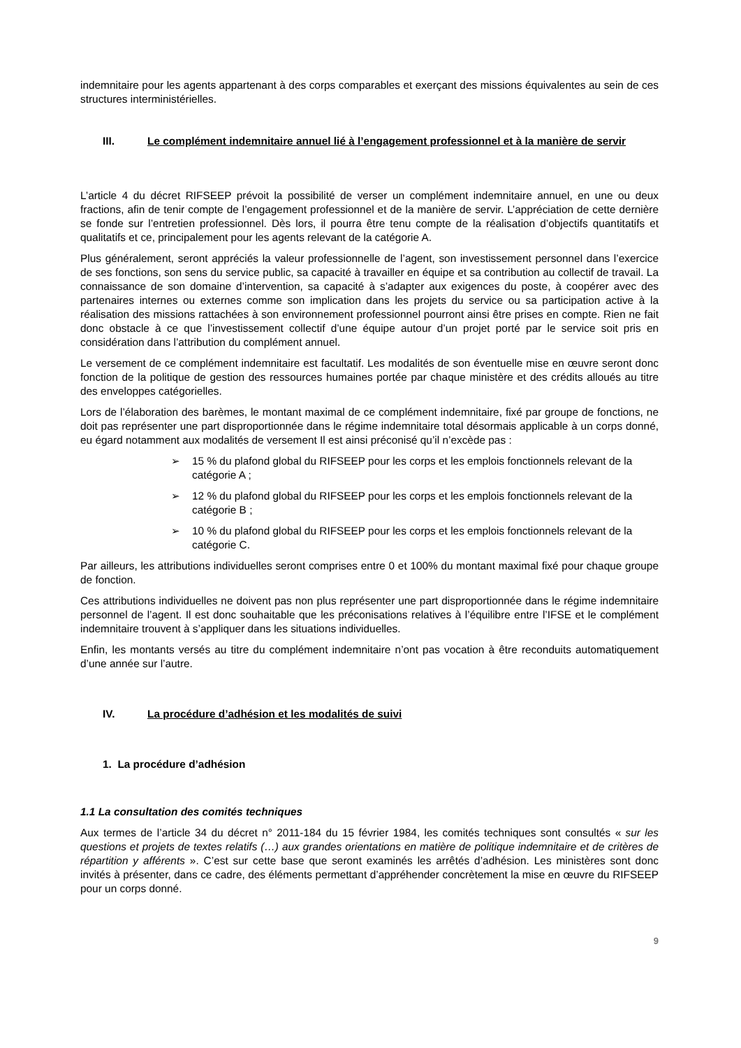indemnitaire pour les agents appartenant à des corps comparables et exerçant des missions équivalentes au sein de ces structures interministérielles.
III. Le complément indemnitaire annuel lié à l’engagement professionnel et à la manière de servir
L’article 4 du décret RIFSEEP prévoit la possibilité de verser un complément indemnitaire annuel, en une ou deux fractions, afin de tenir compte de l’engagement professionnel et de la manière de servir. L’appréciation de cette dernière se fonde sur l’entretien professionnel. Dès lors, il pourra être tenu compte de la réalisation d’objectifs quantitatifs et qualitatifs et ce, principalement pour les agents relevant de la catégorie A.
Plus généralement, seront appréciés la valeur professionnelle de l’agent, son investissement personnel dans l’exercice de ses fonctions, son sens du service public, sa capacité à travailler en équipe et sa contribution au collectif de travail. La connaissance de son domaine d’intervention, sa capacité à s’adapter aux exigences du poste, à coopérer avec des partenaires internes ou externes comme son implication dans les projets du service ou sa participation active à la réalisation des missions rattachées à son environnement professionnel pourront ainsi être prises en compte. Rien ne fait donc obstacle à ce que l’investissement collectif d’une équipe autour d’un projet porté par le service soit pris en considération dans l’attribution du complément annuel.
Le versement de ce complément indemnitaire est facultatif. Les modalités de son éventuelle mise en œuvre seront donc fonction de la politique de gestion des ressources humaines portée par chaque ministère et des crédits alloués au titre des enveloppes catégorielles.
Lors de l’élaboration des barèmes, le montant maximal de ce complément indemnitaire, fixé par groupe de fonctions, ne doit pas représenter une part disproportionnée dans le régime indemnitaire total désormais applicable à un corps donné, eu égard notamment aux modalités de versement Il est ainsi préconisé qu’il n’excède pas :
➢ 15 % du plafond global du RIFSEEP pour les corps et les emplois fonctionnels relevant de la catégorie A ;
➢ 12 % du plafond global du RIFSEEP pour les corps et les emplois fonctionnels relevant de la catégorie B ;
➢ 10 % du plafond global du RIFSEEP pour les corps et les emplois fonctionnels relevant de la catégorie C.
Par ailleurs, les attributions individuelles seront comprises entre 0 et 100% du montant maximal fixé pour chaque groupe de fonction.
Ces attributions individuelles ne doivent pas non plus représenter une part disproportionnée dans le régime indemnitaire personnel de l’agent. Il est donc souhaitable que les préconisations relatives à l’équilibre entre l’IFSE et le complément indemnitaire trouvent à s’appliquer dans les situations individuelles.
Enfin, les montants versés au titre du complément indemnitaire n’ont pas vocation à être reconduits automatiquement d’une année sur l’autre.
IV. La procédure d’adhésion et les modalités de suivi
1. La procédure d’adhésion
1.1 La consultation des comités techniques
Aux termes de l’article 34 du décret n° 2011-184 du 15 février 1984, les comités techniques sont consultés « sur les questions et projets de textes relatifs (…) aux grandes orientations en matière de politique indemnitaire et de critères de répartition y afférents ». C’est sur cette base que seront examinés les arrêtés d’adhésion. Les ministères sont donc invités à présenter, dans ce cadre, des éléments permettant d’appréhender concrètement la mise en œuvre du RIFSEEP pour un corps donné.
9